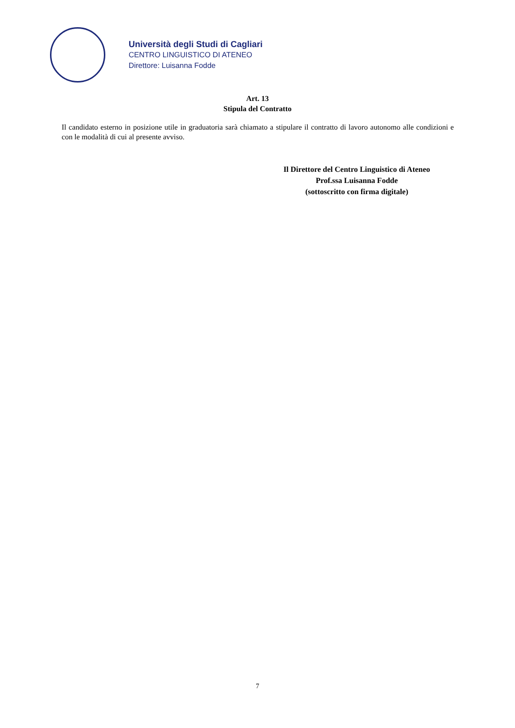Università degli Studi di Cagliari
CENTRO LINGUISTICO DI ATENEO
Direttore: Luisanna Fodde
Art. 13
Stipula del Contratto
Il candidato esterno in posizione utile in graduatoria sarà chiamato a stipulare il contratto di lavoro autonomo alle condizioni e con le modalità di cui al presente avviso.
Il Direttore del Centro Linguistico di Ateneo
Prof.ssa Luisanna Fodde
(sottoscritto con firma digitale)
7